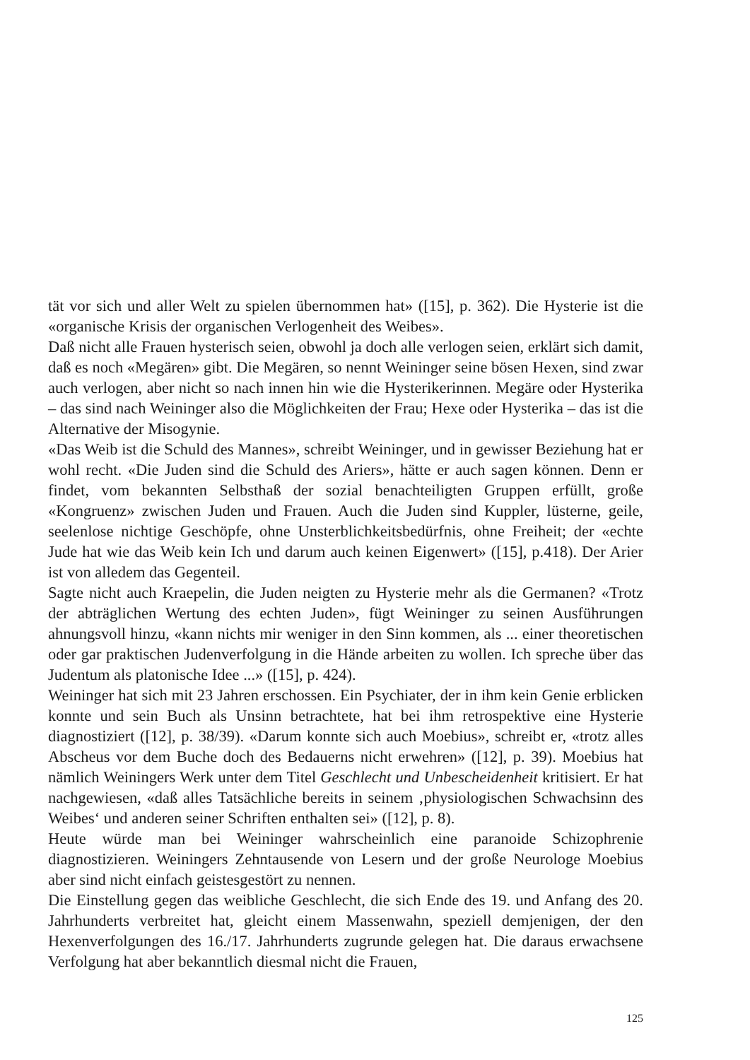tät vor sich und aller Welt zu spielen übernommen hat» ([15], p. 362). Die Hysterie ist die «organische Krisis der organischen Verlogenheit des Weibes».
Daß nicht alle Frauen hysterisch seien, obwohl ja doch alle verlogen seien, erklärt sich damit, daß es noch «Megären» gibt. Die Megären, so nennt Weininger seine bösen Hexen, sind zwar auch verlogen, aber nicht so nach innen hin wie die Hysterikerinnen. Megäre oder Hysterika – das sind nach Weininger also die Möglichkeiten der Frau; Hexe oder Hysterika – das ist die Alternative der Misogynie.
«Das Weib ist die Schuld des Mannes», schreibt Weininger, und in gewisser Beziehung hat er wohl recht. «Die Juden sind die Schuld des Ariers», hätte er auch sagen können. Denn er findet, vom bekannten Selbsthaß der sozial benachteiligten Gruppen erfüllt, große «Kongruenz» zwischen Juden und Frauen. Auch die Juden sind Kuppler, lüsterne, geile, seelenlose nichtige Geschöpfe, ohne Unsterblichkeitsbedürfnis, ohne Freiheit; der «echte Jude hat wie das Weib kein Ich und darum auch keinen Eigenwert» ([15], p.418). Der Arier ist von alledem das Gegenteil.
Sagte nicht auch Kraepelin, die Juden neigten zu Hysterie mehr als die Germanen? «Trotz der abträglichen Wertung des echten Juden», fügt Weininger zu seinen Ausführungen ahnungsvoll hinzu, «kann nichts mir weniger in den Sinn kommen, als ... einer theoretischen oder gar praktischen Judenverfolgung in die Hände arbeiten zu wollen. Ich spreche über das Judentum als platonische Idee ...» ([15], p. 424).
Weininger hat sich mit 23 Jahren erschossen. Ein Psychiater, der in ihm kein Genie erblicken konnte und sein Buch als Unsinn betrachtete, hat bei ihm retrospektive eine Hysterie diagnostiziert ([12], p. 38/39). «Darum konnte sich auch Moebius», schreibt er, «trotz alles Abscheus vor dem Buche doch des Bedauerns nicht erwehren» ([12], p. 39). Moebius hat nämlich Weiningers Werk unter dem Titel Geschlecht und Unbescheidenheit kritisiert. Er hat nachgewiesen, «daß alles Tatsächliche bereits in seinem ‚physiologischen Schwachsinn des Weibes‘ und anderen seiner Schriften enthalten sei» ([12], p. 8).
Heute würde man bei Weininger wahrscheinlich eine paranoide Schizophrenie diagnostizieren. Weiningers Zehntausende von Lesern und der große Neurologe Moebius aber sind nicht einfach geistesgestört zu nennen.
Die Einstellung gegen das weibliche Geschlecht, die sich Ende des 19. und Anfang des 20. Jahrhunderts verbreitet hat, gleicht einem Massenwahn, speziell demjenigen, der den Hexenverfolgungen des 16./17. Jahrhunderts zugrunde gelegen hat. Die daraus erwachsene Verfolgung hat aber bekanntlich diesmal nicht die Frauen,
125